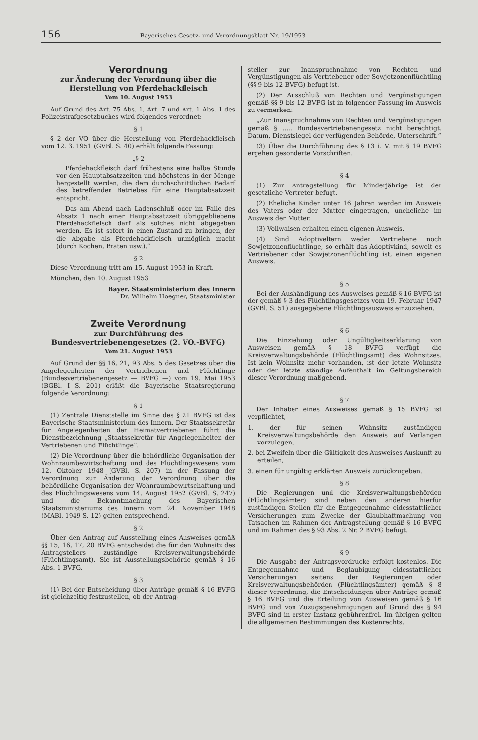156 Bayerisches Gesetz- und Verordnungsblatt Nr. 19/1953
Verordnung
zur Änderung der Verordnung über die Herstellung von Pferdehackfleisch
Vom 10. August 1953
Auf Grund des Art. 75 Abs. 1, Art. 7 und Art. 1 Abs. 1 des Polizeistrafgesetzbuches wird folgendes verordnet:
§ 1
§ 2 der VO über die Herstellung von Pferdehackfleisch vom 12. 3. 1951 (GVBl. S. 40) erhält folgende Fassung:
„§ 2
Pferdehackfleisch darf frühestens eine halbe Stunde vor den Hauptabsatzzeiten und höchstens in der Menge hergestellt werden, die dem durchschnittlichen Bedarf des betreffenden Betriebes für eine Hauptabsatzzeit entspricht.
Das am Abend nach Ladenschluß oder im Falle des Absatz 1 nach einer Hauptabsatzzeit übriggebliebene Pferdehackfleisch darf als solches nicht abgegeben werden. Es ist sofort in einen Zustand zu bringen, der die Abgabe als Pferdehackfleisch unmöglich macht (durch Kochen, Braten usw.).“
§ 2
Diese Verordnung tritt am 15. August 1953 in Kraft.
München, den 10. August 1953
Bayer. Staatsministerium des Innern
Dr. Wilhelm Hoegner, Staatsminister
Zweite Verordnung
zur Durchführung des Bundesvertriebenengesetzes (2. VO.-BVFG)
Vom 21. August 1953
Auf Grund der §§ 16, 21, 93 Abs. 5 des Gesetzes über die Angelegenheiten der Vertriebenen und Flüchtlinge (Bundesvertriebenengesetz — BVFG —) vom 19. Mai 1953 (BGBl. I S. 201) erläßt die Bayerische Staatsregierung folgende Verordnung:
§ 1
(1) Zentrale Dienststelle im Sinne des § 21 BVFG ist das Bayerische Staatsministerium des Innern. Der Staatssekretär für Angelegenheiten der Heimatvertriebenen führt die Dienstbezeichnung „Staatssekretär für Angelegenheiten der Vertriebenen und Flüchtlinge“.
(2) Die Verordnung über die behördliche Organisation der Wohnraumbewirtschaftung und des Flüchtlingswesens vom 12. Oktober 1948 (GVBl. S. 207) in der Fassung der Verordnung zur Änderung der Verordnung über die behördliche Organisation der Wohnraumbewirtschaftung und des Flüchtlingswesens vom 14. August 1952 (GVBl. S. 247) und die Bekanntmachung des Bayerischen Staatsministeriums des Innern vom 24. November 1948 (MABl. 1949 S. 12) gelten entsprechend.
§ 2
Über den Antrag auf Ausstellung eines Ausweises gemäß §§ 15, 16, 17, 20 BVFG entscheidet die für den Wohnsitz des Antragstellers zuständige Kreisverwaltungsbehörde (Flüchtlingsamt). Sie ist Ausstellungsbehörde gemäß § 16 Abs. 1 BVFG.
§ 3
(1) Bei der Entscheidung über Anträge gemäß § 16 BVFG ist gleichzeitig festzustellen, ob der Antrag-
steller zur Inanspruchnahme von Rechten und Vergünstigungen als Vertriebener oder Sowjetzonenflüchtling (§§ 9 bis 12 BVFG) befugt ist.
(2) Der Ausschluß von Rechten und Vergünstigungen gemäß §§ 9 bis 12 BVFG ist in folgender Fassung im Ausweis zu vermerken:
„Zur Inanspruchnahme von Rechten und Vergünstigungen gemäß § ..... Bundesvertriebenengesetz nicht berechtigt. Datum, Dienstsiegel der verfügenden Behörde, Unterschrift.“
(3) Über die Durchführung des § 13 i. V. mit § 19 BVFG ergehen gesonderte Vorschriften.
§ 4
(1) Zur Antragstellung für Minderjährige ist der gesetzliche Vertreter befugt.
(2) Eheliche Kinder unter 16 Jahren werden im Ausweis des Vaters oder der Mutter eingetragen, uneheliche im Ausweis der Mutter.
(3) Vollwaisen erhalten einen eigenen Ausweis.
(4) Sind Adoptiveltern weder Vertriebene noch Sowjetzonenflüchtlinge, so erhält das Adoptivkind, soweit es Vertriebener oder Sowjetzonenflüchtling ist, einen eigenen Ausweis.
§ 5
Bei der Aushändigung des Ausweises gemäß § 16 BVFG ist der gemäß § 3 des Flüchtlingsgesetzes vom 19. Februar 1947 (GVBl. S. 51) ausgegebene Flüchtlingsausweis einzuziehen.
§ 6
Die Einziehung oder Ungültigkeitserklärung von Ausweisen gemäß § 18 BVFG verfügt die Kreisverwaltungsbehörde (Flüchtlingsamt) des Wohnsitzes. Ist kein Wohnsitz mehr vorhanden, ist der letzte Wohnsitz oder der letzte ständige Aufenthalt im Geltungsbereich dieser Verordnung maßgebend.
§ 7
Der Inhaber eines Ausweises gemäß § 15 BVFG ist verpflichtet,
1. der für seinen Wohnsitz zuständigen Kreisverwaltungsbehörde den Ausweis auf Verlangen vorzulegen,
2. bei Zweifeln über die Gültigkeit des Ausweises Auskunft zu erteilen,
3. einen für ungültig erklärten Ausweis zurückzugeben.
§ 8
Die Regierungen und die Kreisverwaltungsbehörden (Flüchtlingsämter) sind neben den anderen hierfür zuständigen Stellen für die Entgegennahme eidesstattlicher Versicherungen zum Zwecke der Glaubhaftmachung von Tatsachen im Rahmen der Antragstellung gemäß § 16 BVFG und im Rahmen des § 93 Abs. 2 Nr. 2 BVFG befugt.
§ 9
Die Ausgabe der Antragsvordrucke erfolgt kostenlos. Die Entgegennahme und Beglaubigung eidesstattlicher Versicherungen seitens der Regierungen oder Kreisverwaltungsbehörden (Flüchtlingsämter) gemäß § 8 dieser Verordnung, die Entscheidungen über Anträge gemäß § 16 BVFG und die Erteilung von Ausweisen gemäß § 16 BVFG und von Zuzugsgenehmigungen auf Grund des § 94 BVFG sind in erster Instanz gebührenfrei. Im übrigen gelten die allgemeinen Bestimmungen des Kostenrechts.